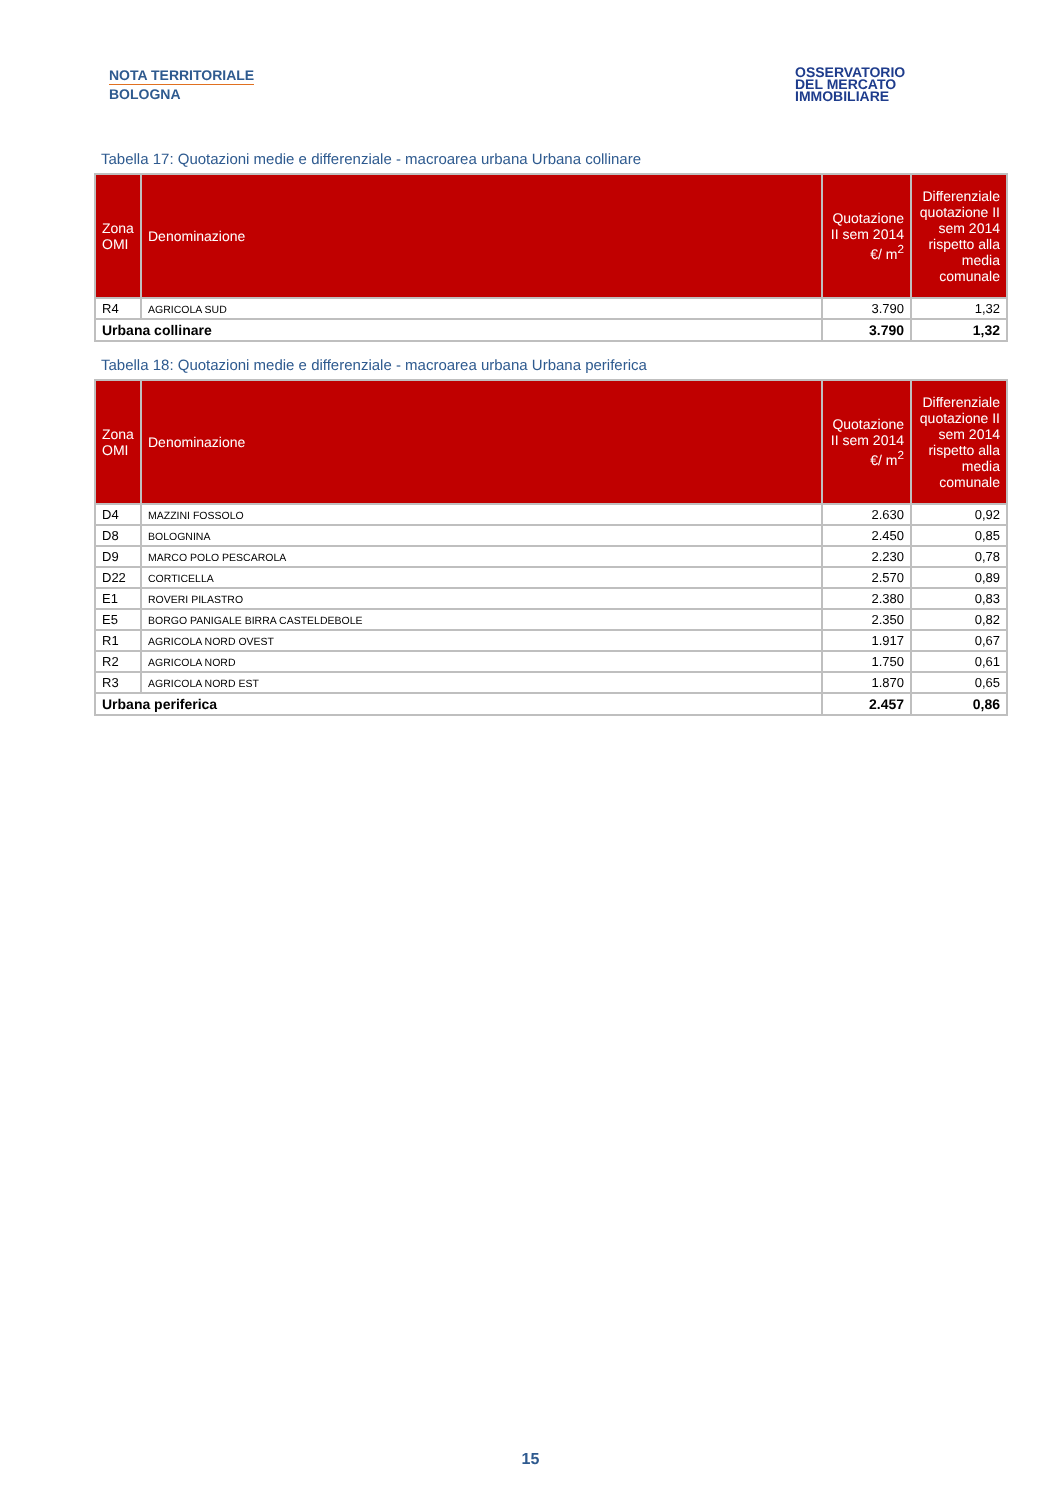NOTA TERRITORIALE
BOLOGNA
OSSERVATORIO
DEL MERCATO
IMMOBILIARE
Tabella 17: Quotazioni medie e differenziale - macroarea urbana Urbana collinare
| Zona OMI | Denominazione | Quotazione II sem 2014 €/ m<sup>2</sup> | Differenziale quotazione II sem 2014 rispetto alla media comunale |
| --- | --- | --- | --- |
| R4 | AGRICOLA SUD | 3.790 | 1,32 |
| Urbana collinare | | 3.790 | 1,32 |
Tabella 18: Quotazioni medie e differenziale - macroarea urbana Urbana periferica
| Zona OMI | Denominazione | Quotazione II sem 2014 €/ m<sup>2</sup> | Differenziale quotazione II sem 2014 rispetto alla media comunale |
| --- | --- | --- | --- |
| D4 | MAZZINI FOSSOLO | 2.630 | 0,92 |
| D8 | BOLOGNINA | 2.450 | 0,85 |
| D9 | MARCO POLO PESCAROLA | 2.230 | 0,78 |
| D22 | CORTICELLA | 2.570 | 0,89 |
| E1 | ROVERI PILASTRO | 2.380 | 0,83 |
| E5 | BORGO PANIGALE BIRRA CASTELDEBOLE | 2.350 | 0,82 |
| R1 | AGRICOLA NORD OVEST | 1.917 | 0,67 |
| R2 | AGRICOLA NORD | 1.750 | 0,61 |
| R3 | AGRICOLA NORD EST | 1.870 | 0,65 |
| Urbana periferica | | 2.457 | 0,86 |
15